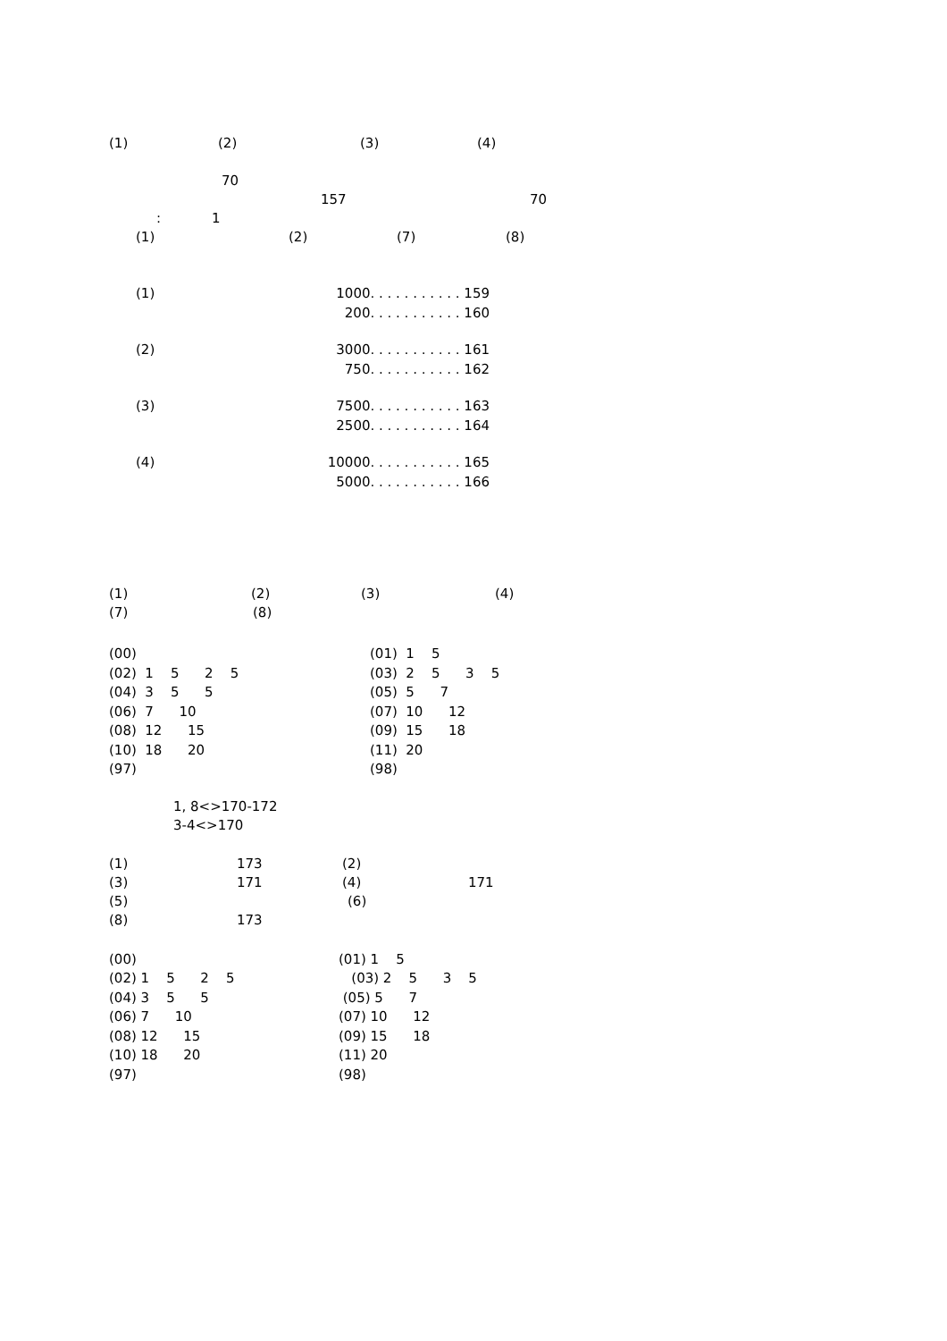(1) (2) (3) (4)
70
157 70
: 1
(1) (2) (7) (8)
| | (1) | 1000. . . . . . . . . . . 159 |
| | | 200. . . . . . . . . . . 160 |
| | (2) | 3000. . . . . . . . . . . 161 |
| | | 750. . . . . . . . . . . 162 |
| | (3) | 7500. . . . . . . . . . . 163 |
| | | 2500. . . . . . . . . . . 164 |
| | (4) | 10000. . . . . . . . . . . 165 |
| | | 5000. . . . . . . . . . . 166 |
(1) (2) (3) (4)
(7) (8)
| (00) | (01) 1 5 |
| (02) 1 5 2 5 | (03) 2 5 3 5 |
| (04) 3 5 5 | (05) 5 7 |
| (06) 7 10 | (07) 10 12 |
| (08) 12 15 | (09) 15 18 |
| (10) 18 20 | (11) 20 |
| (97) | (98) |
1, 8<>170-172
3-4<>170
(1) 173 (2)
(3) 171 (4) 171
(5) (6)
(8) 173
| (00) | (01) 1 5 |
| (02) 1 5 2 5 | (03) 2 5 3 5 |
| (04) 3 5 5 | (05) 5 7 |
| (06) 7 10 | (07) 10 12 |
| (08) 12 15 | (09) 15 18 |
| (10) 18 20 | (11) 20 |
| (97) | (98) |